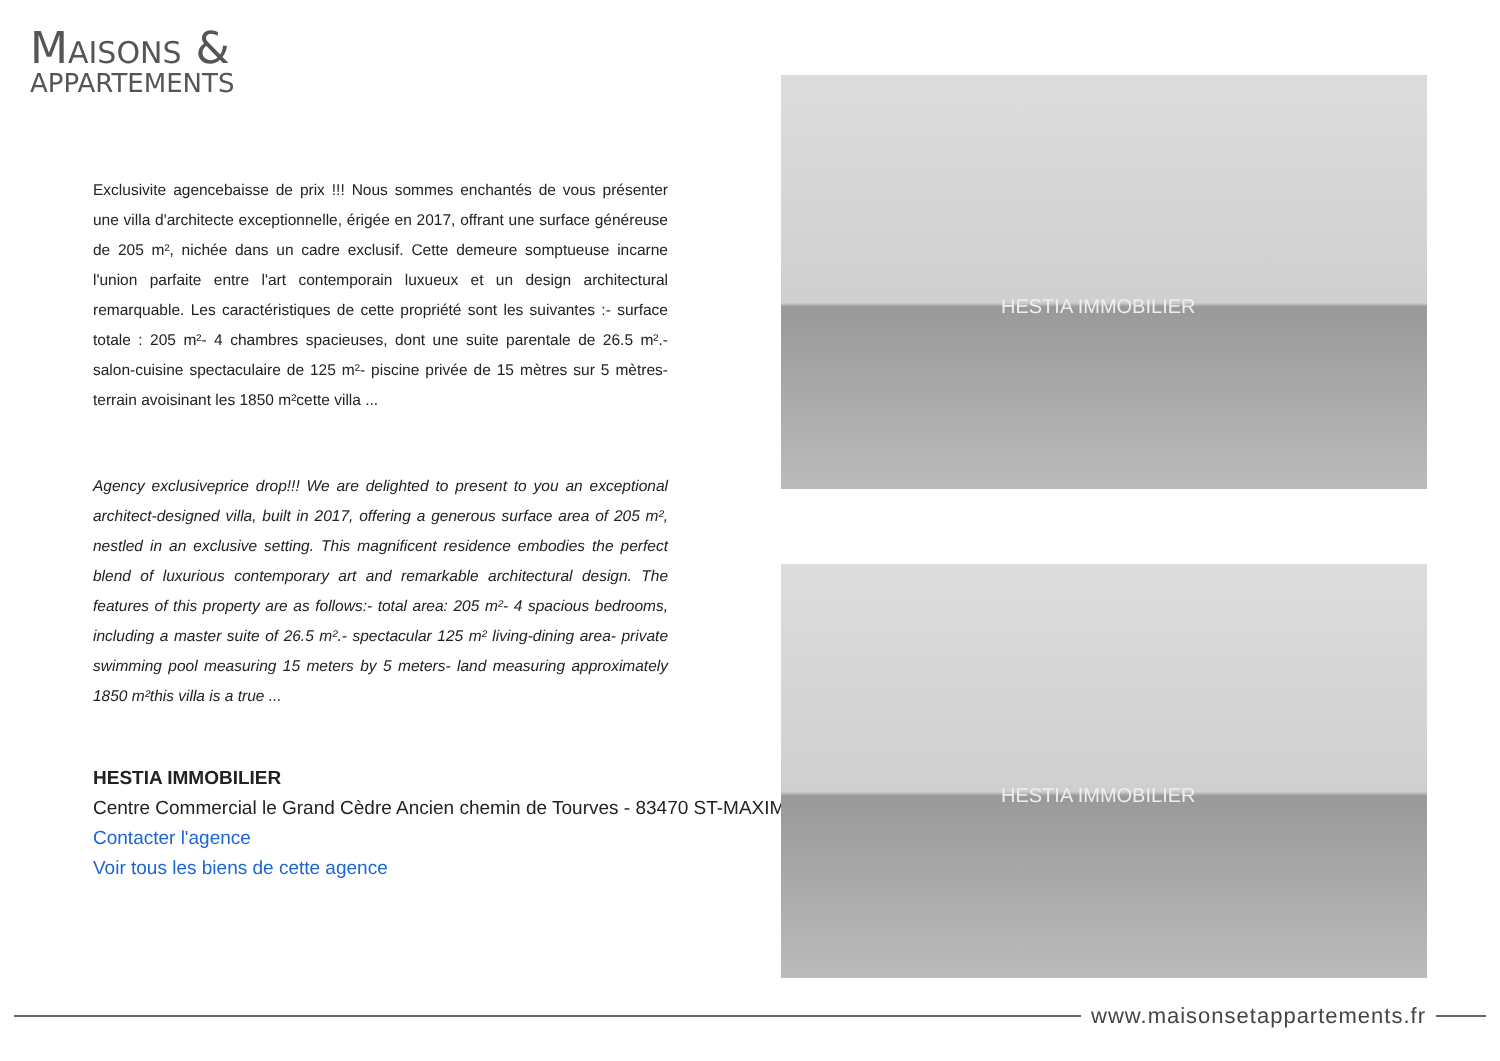MAISONS &
APPARTEMENTS
Exclusivite agencebaisse de prix !!! Nous sommes enchantés de vous présenter une villa d'architecte exceptionnelle, érigée en 2017, offrant une surface généreuse de 205 m², nichée dans un cadre exclusif. Cette demeure somptueuse incarne l'union parfaite entre l'art contemporain luxueux et un design architectural remarquable. Les caractéristiques de cette propriété sont les suivantes :- surface totale : 205 m²- 4 chambres spacieuses, dont une suite parentale de 26.5 m².- salon-cuisine spectaculaire de 125 m²- piscine privée de 15 mètres sur 5 mètres- terrain avoisinant les 1850 m²cette villa ...
Agency exclusiveprice drop!!! We are delighted to present to you an exceptional architect-designed villa, built in 2017, offering a generous surface area of 205 m², nestled in an exclusive setting. This magnificent residence embodies the perfect blend of luxurious contemporary art and remarkable architectural design. The features of this property are as follows:- total area: 205 m²- 4 spacious bedrooms, including a master suite of 26.5 m².- spectacular 125 m² living-dining area- private swimming pool measuring 15 meters by 5 meters- land measuring approximately 1850 m²this villa is a true ...
HESTIA IMMOBILIER
Centre Commercial le Grand Cèdre Ancien chemin de Tourves - 83470 ST-MAXIM
Contacter l'agence
Voir tous les biens de cette agence
HESTIA IMMOBILIER
HESTIA IMMOBILIER
www.maisonsetappartements.fr